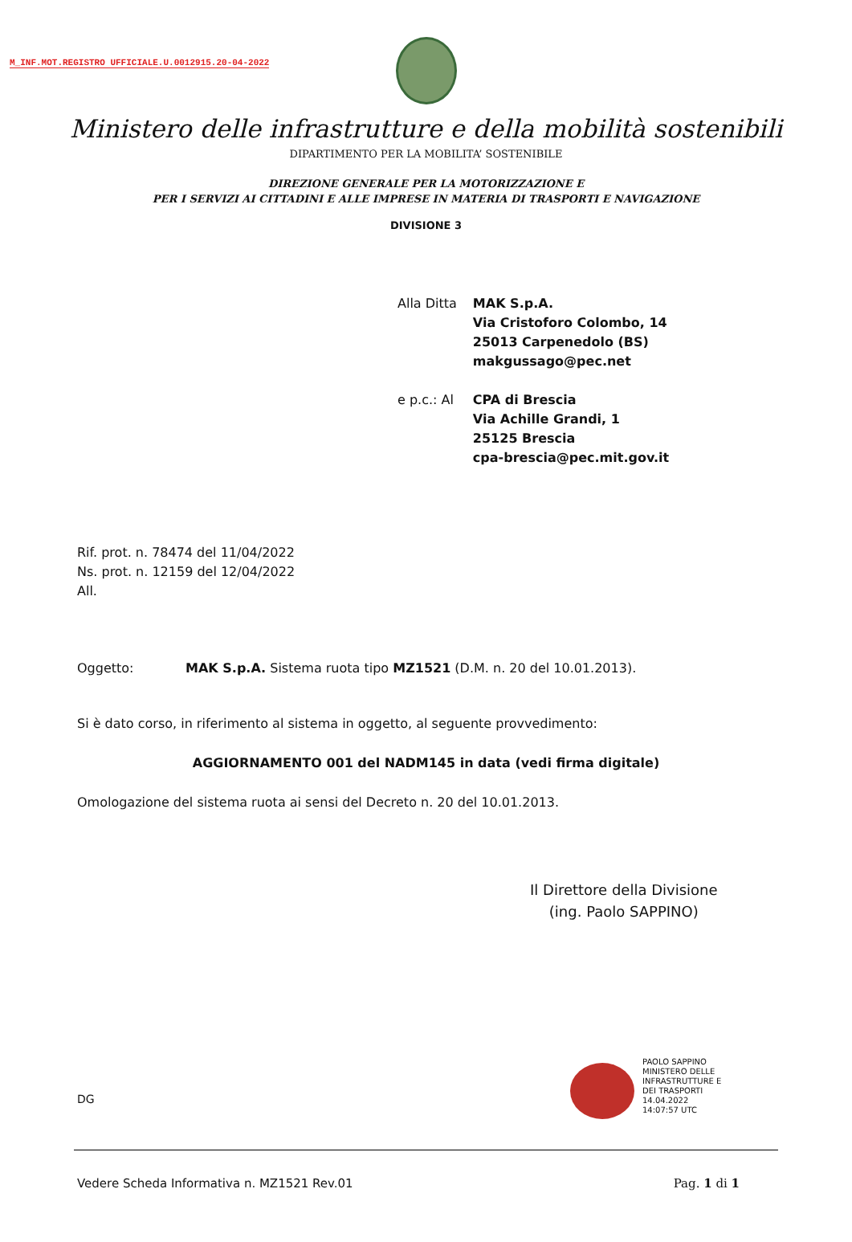M_INF.MOT.REGISTRO UFFICIALE.U.0012915.20-04-2022
Ministero delle infrastrutture e della mobilità sostenibili
DIPARTIMENTO PER LA MOBILITA’ SOSTENIBILE
DIREZIONE GENERALE PER LA MOTORIZZAZIONE E
PER I SERVIZI AI CITTADINI E ALLE IMPRESE IN MATERIA DI TRASPORTI E NAVIGAZIONE
DIVISIONE 3
| Alla Ditta | MAK S.p.A. Via Cristoforo Colombo, 14 25013 Carpenedolo (BS) makgussago@pec.net |
| e p.c.: Al | CPA di Brescia Via Achille Grandi, 1 25125 Brescia cpa-brescia@pec.mit.gov.it |
Rif. prot. n. 78474 del 11/04/2022
Ns. prot. n. 12159 del 12/04/2022
All.
Oggetto: MAK S.p.A. Sistema ruota tipo MZ1521 (D.M. n. 20 del 10.01.2013).
Si è dato corso, in riferimento al sistema in oggetto, al seguente provvedimento:
AGGIORNAMENTO 001 del NADM145 in data (vedi firma digitale)
Omologazione del sistema ruota ai sensi del Decreto n. 20 del 10.01.2013.
Il Direttore della Divisione
(ing. Paolo SAPPINO)
PAOLO SAPPINO
MINISTERO DELLE
INFRASTRUTTURE E
DEI TRASPORTI
14.04.2022
14:07:57 UTC
DG
Vedere Scheda Informativa n. MZ1521 Rev.01 Pag. 1 di 1